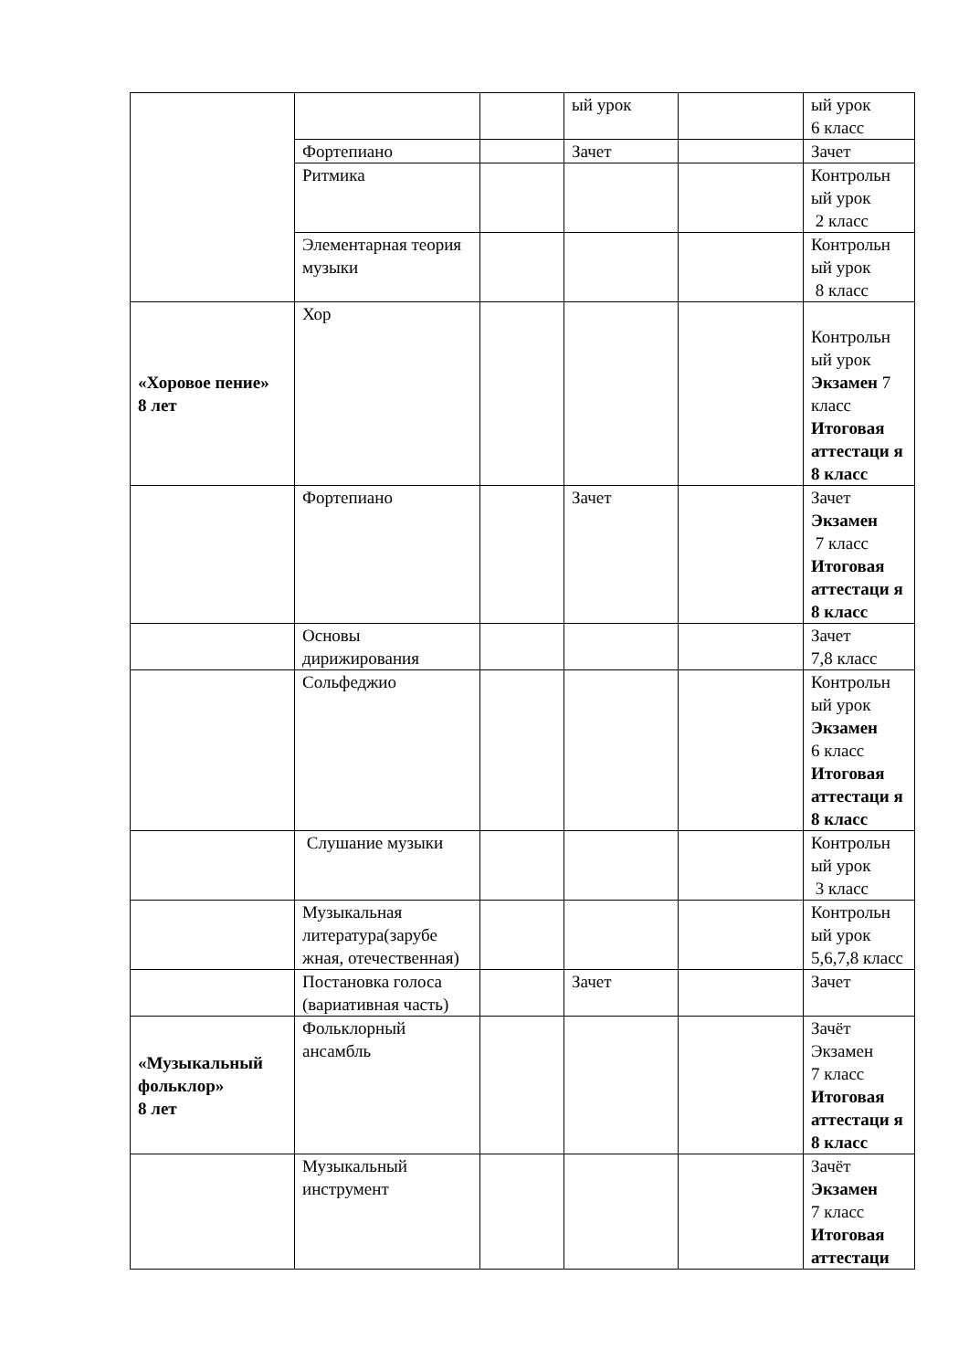| | | | ый урок | | ый урок 6 класс |
| | Фортепиано | | Зачет | | Зачет |
| | Ритмика | | | | Контрольн ый урок 2 класс |
| | Элементарная теория музыки | | | | Контрольн ый урок 8 класс |
| «Хоровое пение» 8 лет | Хор | | | | Контрольн ый урок Экзамен 7 класс Итоговая аттестаци я 8 класс |
| | Фортепиано | | Зачет | | Зачет Экзамен 7 класс Итоговая аттестаци я 8 класс |
| | Основы дирижирования | | | | Зачет 7,8 класс |
| | Сольфеджио | | | | Контрольн ый урок Экзамен 6 класс Итоговая аттестаци я 8 класс |
| | Слушание музыки | | | | Контрольн ый урок 3 класс |
| | Музыкальная литература(зарубе жная, отечественная) | | | | Контрольн ый урок 5,6,7,8 класс |
| | Постановка голоса (вариативная часть) | | Зачет | | Зачет |
| «Музыкальный фольклор» 8 лет | Фольклорный ансамбль | | | | Зачёт Экзамен 7 класс Итоговая аттестаци я 8 класс |
| | Музыкальный инструмент | | | | Зачёт Экзамен 7 класс Итоговая аттестаци |